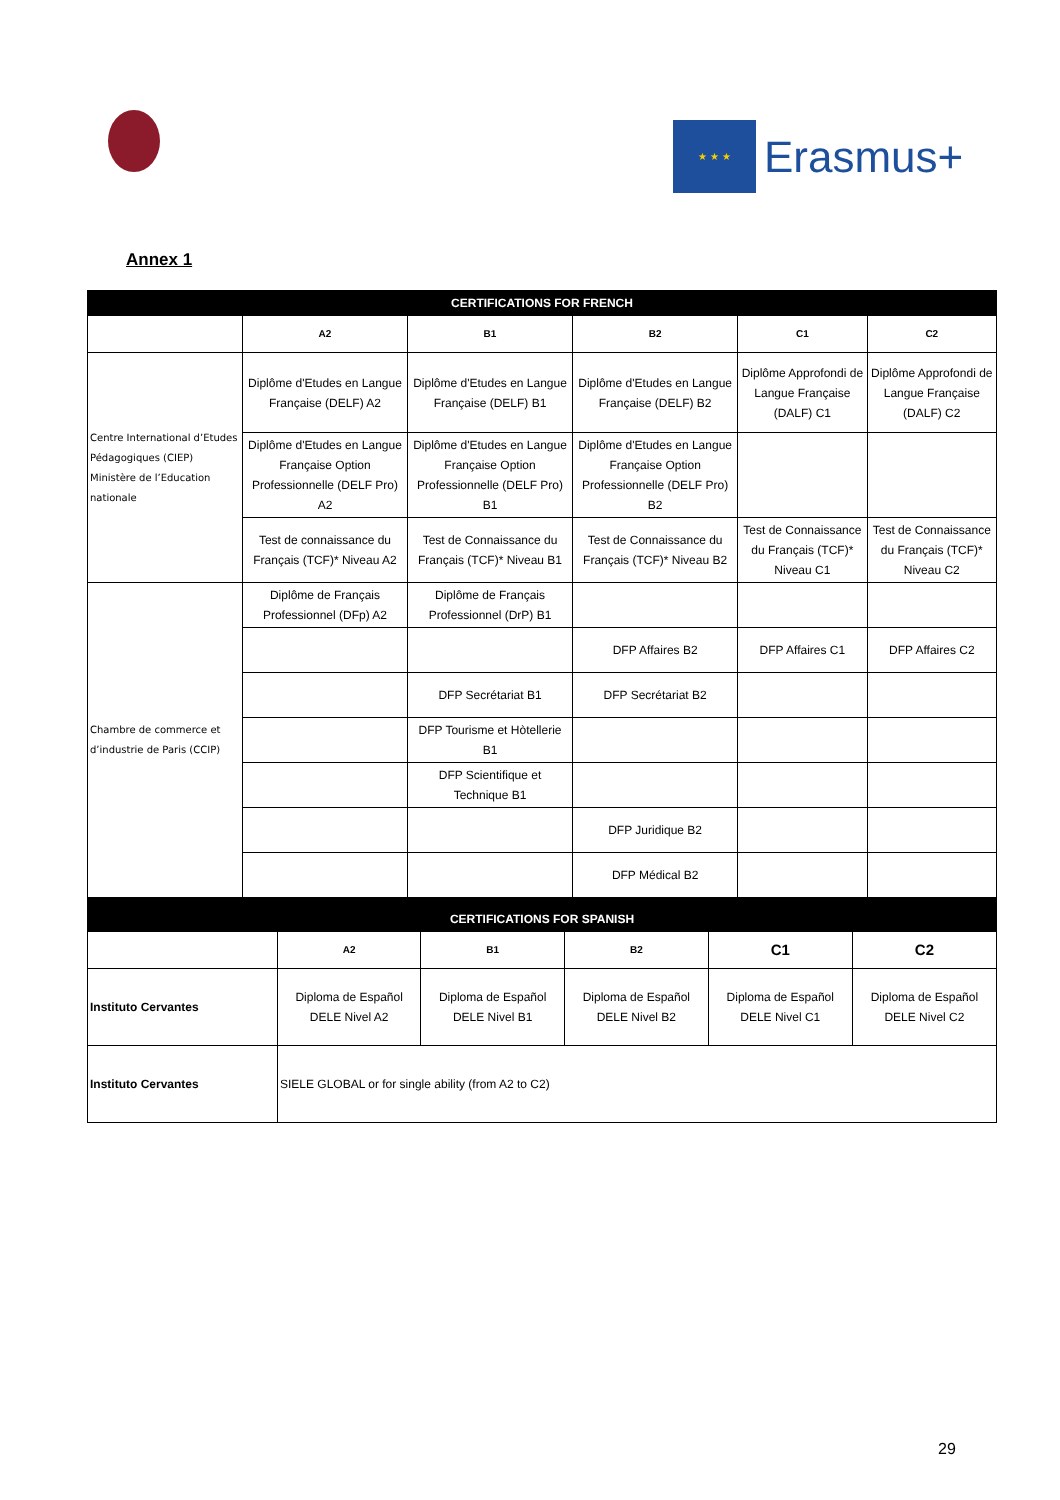★ ★ ★
Erasmus+
Annex 1
| CERTIFICATIONS FOR FRENCH | | | | | |
| | A2 | B1 | B2 | C1 | C2 |
| Centre International d’Etudes Pédagogiques (CIEP) Ministère de l’Education nationale | Diplôme d'Etudes en Langue Française (DELF) A2 | Diplôme d'Etudes en Langue Française (DELF) B1 | Diplôme d'Etudes en Langue Française (DELF) B2 | Diplôme Approfondi de Langue Française (DALF) C1 | Diplôme Approfondi de Langue Française (DALF) C2 |
| | Diplôme d'Etudes en Langue Française Option Professionnelle (DELF Pro) A2 | Diplôme d'Etudes en Langue Française Option Professionnelle (DELF Pro) B1 | Diplôme d'Etudes en Langue Française Option Professionnelle (DELF Pro) B2 | | |
| | Test de connaissance du Français (TCF)* Niveau A2 | Test de Connaissance du Français (TCF)* Niveau B1 | Test de Connaissance du Français (TCF)* Niveau B2 | Test de Connaissance du Français (TCF)* Niveau C1 | Test de Connaissance du Français (TCF)* Niveau C2 |
| Chambre de commerce et d’industrie de Paris (CCIP) | Diplôme de Français Professionnel (DFp) A2 | Diplôme de Français Professionnel (DrP) B1 | | | |
| | | | DFP Affaires B2 | DFP Affaires C1 | DFP Affaires C2 |
| | | DFP Secrétariat B1 | DFP Secrétariat B2 | | |
| | | DFP Tourisme et Hòtellerie B1 | | | |
| | | DFP Scientifique et Technique B1 | | | |
| | | | DFP Juridique B2 | | |
| | | | DFP Médical B2 | | |
| CERTIFICATIONS FOR SPANISH | | | | | |
| | A2 | B1 | B2 | C1 | C2 |
| Instituto Cervantes | Diploma de Español DELE Nivel A2 | Diploma de Español DELE Nivel B1 | Diploma de Español DELE Nivel B2 | Diploma de Español DELE Nivel C1 | Diploma de Español DELE Nivel C2 |
| Instituto Cervantes | SIELE GLOBAL or for single ability (from A2 to C2) | | | | |
29